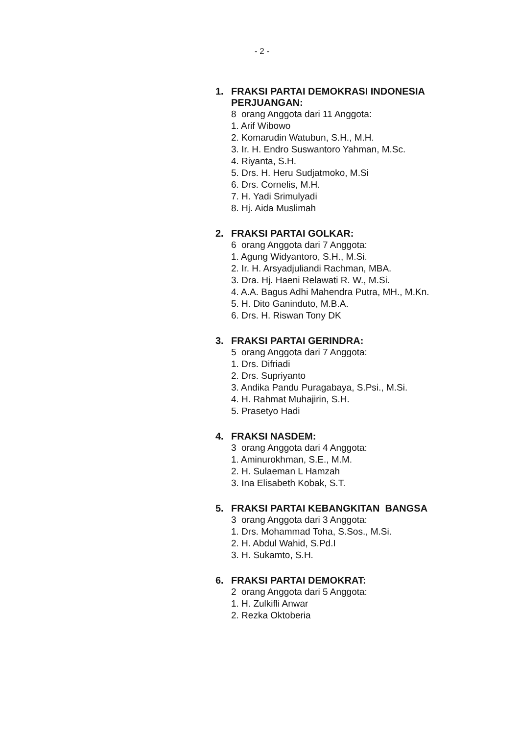- 2 -
1. FRAKSI PARTAI DEMOKRASI INDONESIA
PERJUANGAN:
8 orang Anggota dari 11 Anggota:
1. Arif Wibowo
2. Komarudin Watubun, S.H., M.H.
3. Ir. H. Endro Suswantoro Yahman, M.Sc.
4. Riyanta, S.H.
5. Drs. H. Heru Sudjatmoko, M.Si
6. Drs. Cornelis, M.H.
7. H. Yadi Srimulyadi
8. Hj. Aida Muslimah
2. FRAKSI PARTAI GOLKAR:
6 orang Anggota dari 7 Anggota:
1. Agung Widyantoro, S.H., M.Si.
2. Ir. H. Arsyadjuliandi Rachman, MBA.
3. Dra. Hj. Haeni Relawati R. W., M.Si.
4. A.A. Bagus Adhi Mahendra Putra, MH., M.Kn.
5. H. Dito Ganinduto, M.B.A.
6. Drs. H. Riswan Tony DK
3. FRAKSI PARTAI GERINDRA:
5 orang Anggota dari 7 Anggota:
1. Drs. Difriadi
2. Drs. Supriyanto
3. Andika Pandu Puragabaya, S.Psi., M.Si.
4. H. Rahmat Muhajirin, S.H.
5. Prasetyo Hadi
4. FRAKSI NASDEM:
3 orang Anggota dari 4 Anggota:
1. Aminurokhman, S.E., M.M.
2. H. Sulaeman L Hamzah
3. Ina Elisabeth Kobak, S.T.
5. FRAKSI PARTAI KEBANGKITAN BANGSA
3 orang Anggota dari 3 Anggota:
1. Drs. Mohammad Toha, S.Sos., M.Si.
2. H. Abdul Wahid, S.Pd.I
3. H. Sukamto, S.H.
6. FRAKSI PARTAI DEMOKRAT:
2 orang Anggota dari 5 Anggota:
1. H. Zulkifli Anwar
2. Rezka Oktoberia